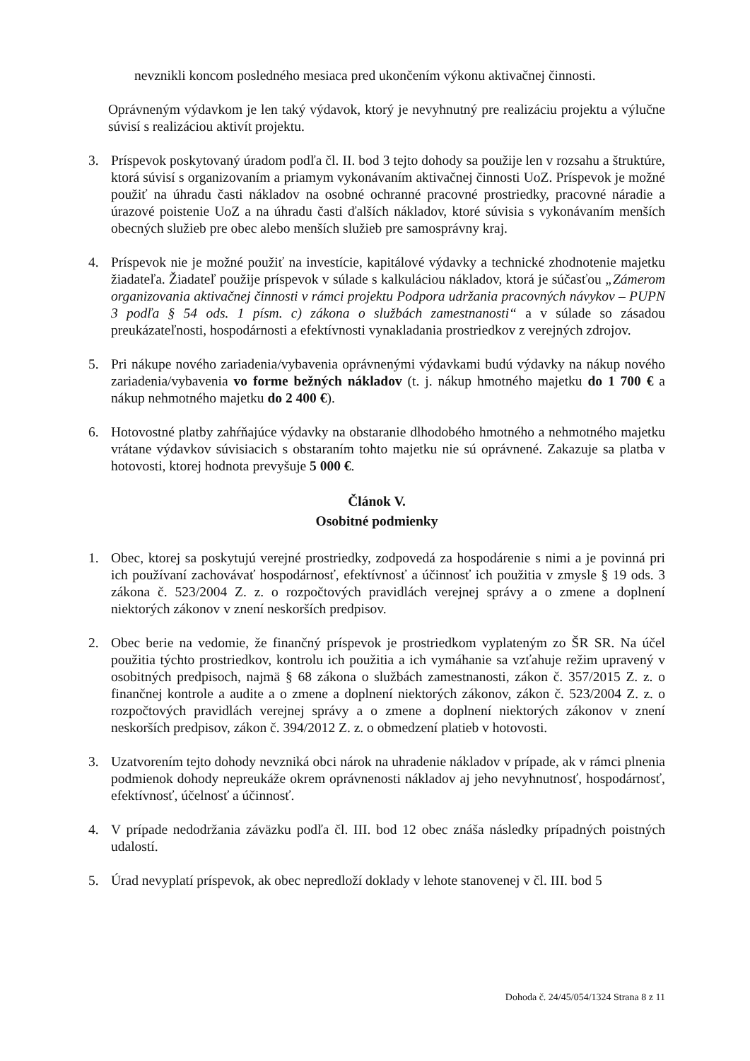nevznikli koncom posledného mesiaca pred ukončením výkonu aktivačnej činnosti.
Oprávneným výdavkom je len taký výdavok, ktorý je nevyhnutný pre realizáciu projektu a výlučne súvisí s realizáciou aktivít projektu.
3. Príspevok poskytovaný úradom podľa čl. II. bod 3 tejto dohody sa použije len v rozsahu a štruktúre, ktorá súvisí s organizovaním a priamym vykonávaním aktivačnej činnosti UoZ. Príspevok je možné použiť na úhradu časti nákladov na osobné ochranné pracovné prostriedky, pracovné náradie a úrazové poistenie UoZ a na úhradu časti ďalších nákladov, ktoré súvisia s vykonávaním menších obecných služieb pre obec alebo menších služieb pre samosprávny kraj.
4. Príspevok nie je možné použiť na investície, kapitálové výdavky a technické zhodnotenie majetku žiadateľa. Žiadateľ použije príspevok v súlade s kalkuláciou nákladov, ktorá je súčasťou „Zámerom organizovania aktivačnej činnosti v rámci projektu Podpora udržania pracovných návykov – PUPN 3 podľa § 54 ods. 1 písm. c) zákona o službách zamestnanosti“ a v súlade so zásadou preukázateľnosti, hospodárnosti a efektívnosti vynakladania prostriedkov z verejných zdrojov.
5. Pri nákupe nového zariadenia/vybavenia oprávnenými výdavkami budú výdavky na nákup nového zariadenia/vybavenia vo forme bežných nákladov (t. j. nákup hmotného majetku do 1 700 € a nákup nehmotného majetku do 2 400 €).
6. Hotovostné platby zahŕňajúce výdavky na obstaranie dlhodobého hmotného a nehmotného majetku vrátane výdavkov súvisiacich s obstaraním tohto majetku nie sú oprávnené. Zakazuje sa platba v hotovosti, ktorej hodnota prevyšuje 5 000 €.
Článok V.
Osobitné podmienky
1. Obec, ktorej sa poskytujú verejné prostriedky, zodpovedá za hospodárenie s nimi a je povinná pri ich používaní zachovávať hospodárnosť, efektívnosť a účinnosť ich použitia v zmysle § 19 ods. 3 zákona č. 523/2004 Z. z. o rozpočtových pravidlách verejnej správy a o zmene a doplnení niektorých zákonov v znení neskorších predpisov.
2. Obec berie na vedomie, že finančný príspevok je prostriedkom vyplateným zo ŠR SR. Na účel použitia týchto prostriedkov, kontrolu ich použitia a ich vymáhanie sa vzťahuje režim upravený v osobitných predpisoch, najmä § 68 zákona o službách zamestnanosti, zákon č. 357/2015 Z. z. o finančnej kontrole a audite a o zmene a doplnení niektorých zákonov, zákon č. 523/2004 Z. z. o rozpočtových pravidlách verejnej správy a o zmene a doplnení niektorých zákonov v znení neskorších predpisov, zákon č. 394/2012 Z. z. o obmedzení platieb v hotovosti.
3. Uzatvorením tejto dohody nevzniká obci nárok na uhradenie nákladov v prípade, ak v rámci plnenia podmienok dohody nepreukáže okrem oprávnenosti nákladov aj jeho nevyhnutnosť, hospodárnosť, efektívnosť, účelnosť a účinnosť.
4. V prípade nedodržania záväzku podľa čl. III. bod 12 obec znáša následky prípadných poistných udalostí.
5. Úrad nevyplatí príspevok, ak obec nepredloží doklady v lehote stanovenej v čl. III. bod 5
Dohoda č. 24/45/054/1324 Strana 8 z 11